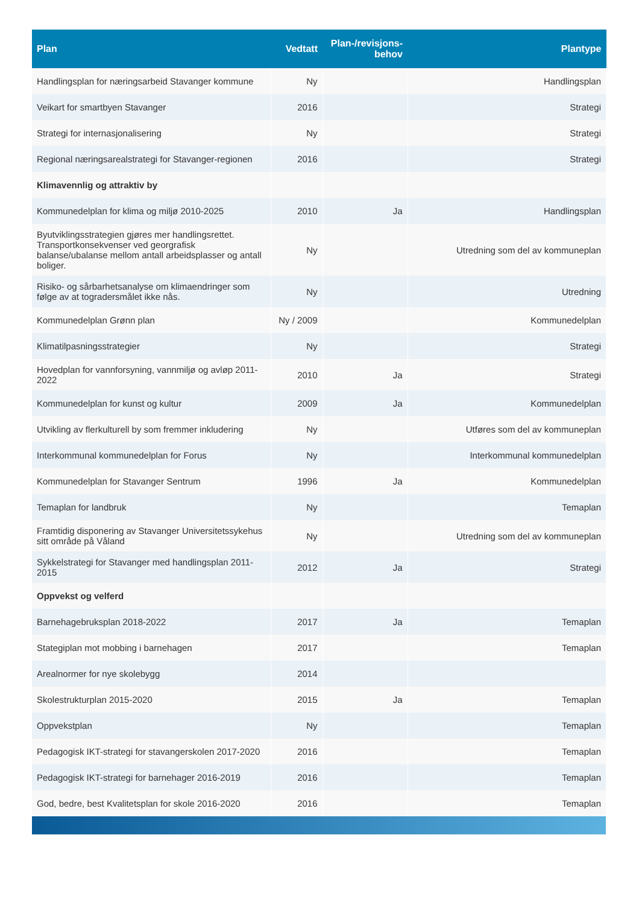| Plan | Vedtatt | Plan-/revisjons- behov | Plantype |
| --- | --- | --- | --- |
| Handlingsplan for næringsarbeid Stavanger kommune | Ny | | Handlingsplan |
| Veikart for smartbyen Stavanger | 2016 | | Strategi |
| Strategi for internasjonalisering | Ny | | Strategi |
| Regional næringsarealstrategi for Stavanger-regionen | 2016 | | Strategi |
| Klimavennlig og attraktiv by | | | |
| Kommunedelplan for klima og miljø 2010-2025 | 2010 | Ja | Handlingsplan |
| Byutviklingsstrategien gjøres mer handlingsrettet. Transportkonsekvenser ved georgrafisk balanse/ubalanse mellom antall arbeidsplasser og antall boliger. | Ny | | Utredning som del av kommuneplan |
| Risiko- og sårbarhetsanalyse om klimaendringer som følge av at togradersmålet ikke nås. | Ny | | Utredning |
| Kommunedelplan Grønn plan | Ny / 2009 | | Kommunedelplan |
| Klimatilpasningsstrategier | Ny | | Strategi |
| Hovedplan for vannforsyning, vannmiljø og avløp 2011-2022 | 2010 | Ja | Strategi |
| Kommunedelplan for kunst og kultur | 2009 | Ja | Kommunedelplan |
| Utvikling av flerkulturell by som fremmer inkludering | Ny | | Utføres som del av kommuneplan |
| Interkommunal kommunedelplan for Forus | Ny | | Interkommunal kommunedelplan |
| Kommunedelplan for Stavanger Sentrum | 1996 | Ja | Kommunedelplan |
| Temaplan for landbruk | Ny | | Temaplan |
| Framtidig disponering av Stavanger Universitetssykehus sitt område på Våland | Ny | | Utredning som del av kommuneplan |
| Sykkelstrategi for Stavanger med handlingsplan 2011-2015 | 2012 | Ja | Strategi |
| Oppvekst og velferd | | | |
| Barnehagebruksplan 2018-2022 | 2017 | Ja | Temaplan |
| Stategiplan mot mobbing i barnehagen | 2017 | | Temaplan |
| Arealnormer for nye skolebygg | 2014 | | |
| Skolestrukturplan 2015-2020 | 2015 | Ja | Temaplan |
| Oppvekstplan | Ny | | Temaplan |
| Pedagogisk IKT-strategi for stavangerskolen 2017-2020 | 2016 | | Temaplan |
| Pedagogisk IKT-strategi for barnehager 2016-2019 | 2016 | | Temaplan |
| God, bedre, best Kvalitetsplan for skole 2016-2020 | 2016 | | Temaplan |